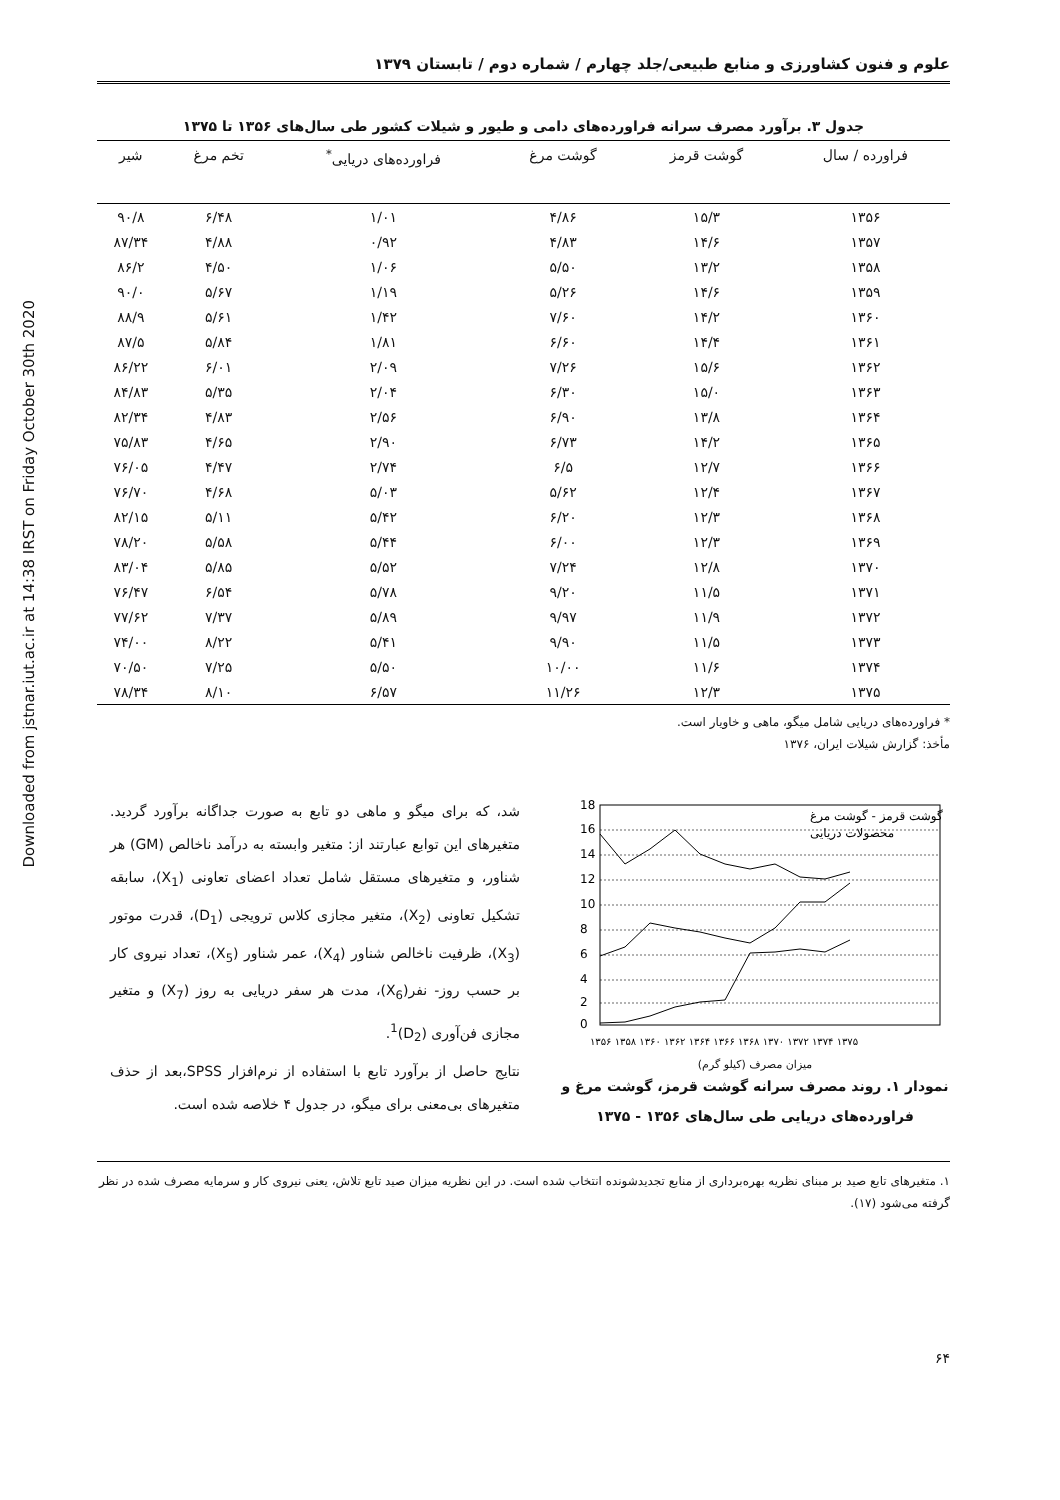Downloaded from jstnar.iut.ac.ir at 14:38 IRST on Friday October 30th 2020
علوم و فنون کشاورزی و منابع طبیعی/جلد چهارم / شماره دوم / تابستان ۱۳۷۹
جدول ۳. برآورد مصرف سرانه فراورده‌های دامی و طیور و شیلات کشور طی سال‌های ۱۳۵۶ تا ۱۳۷۵
| فراورده / سال | گوشت قرمز | گوشت مرغ | فراورده‌های دریایی<sup>*</sup> | تخم مرغ | شیر |
| --- | --- | --- | --- | --- | --- |
| ۱۳۵۶ | ۱۵/۳ | ۴/۸۶ | ۱/۰۱ | ۶/۴۸ | ۹۰/۸ |
| ۱۳۵۷ | ۱۴/۶ | ۴/۸۳ | ۰/۹۲ | ۴/۸۸ | ۸۷/۳۴ |
| ۱۳۵۸ | ۱۳/۲ | ۵/۵۰ | ۱/۰۶ | ۴/۵۰ | ۸۶/۲ |
| ۱۳۵۹ | ۱۴/۶ | ۵/۲۶ | ۱/۱۹ | ۵/۶۷ | ۹۰/۰ |
| ۱۳۶۰ | ۱۴/۲ | ۷/۶۰ | ۱/۴۲ | ۵/۶۱ | ۸۸/۹ |
| ۱۳۶۱ | ۱۴/۴ | ۶/۶۰ | ۱/۸۱ | ۵/۸۴ | ۸۷/۵ |
| ۱۳۶۲ | ۱۵/۶ | ۷/۲۶ | ۲/۰۹ | ۶/۰۱ | ۸۶/۲۲ |
| ۱۳۶۳ | ۱۵/۰ | ۶/۳۰ | ۲/۰۴ | ۵/۳۵ | ۸۴/۸۳ |
| ۱۳۶۴ | ۱۳/۸ | ۶/۹۰ | ۲/۵۶ | ۴/۸۳ | ۸۲/۳۴ |
| ۱۳۶۵ | ۱۴/۲ | ۶/۷۳ | ۲/۹۰ | ۴/۶۵ | ۷۵/۸۳ |
| ۱۳۶۶ | ۱۲/۷ | ۶/۵ | ۲/۷۴ | ۴/۴۷ | ۷۶/۰۵ |
| ۱۳۶۷ | ۱۲/۴ | ۵/۶۲ | ۵/۰۳ | ۴/۶۸ | ۷۶/۷۰ |
| ۱۳۶۸ | ۱۲/۳ | ۶/۲۰ | ۵/۴۲ | ۵/۱۱ | ۸۲/۱۵ |
| ۱۳۶۹ | ۱۲/۳ | ۶/۰۰ | ۵/۴۴ | ۵/۵۸ | ۷۸/۲۰ |
| ۱۳۷۰ | ۱۲/۸ | ۷/۲۴ | ۵/۵۲ | ۵/۸۵ | ۸۳/۰۴ |
| ۱۳۷۱ | ۱۱/۵ | ۹/۲۰ | ۵/۷۸ | ۶/۵۴ | ۷۶/۴۷ |
| ۱۳۷۲ | ۱۱/۹ | ۹/۹۷ | ۵/۸۹ | ۷/۳۷ | ۷۷/۶۲ |
| ۱۳۷۳ | ۱۱/۵ | ۹/۹۰ | ۵/۴۱ | ۸/۲۲ | ۷۴/۰۰ |
| ۱۳۷۴ | ۱۱/۶ | ۱۰/۰۰ | ۵/۵۰ | ۷/۲۵ | ۷۰/۵۰ |
| ۱۳۷۵ | ۱۲/۳ | ۱۱/۲۶ | ۶/۵۷ | ۸/۱۰ | ۷۸/۳۴ |
* فراورده‌های دریایی شامل میگو، ماهی و خاویار است.
مأخذ: گزارش شیلات ایران، ۱۳۷۶
18
16
14
12
10
8
6
4
2
0
گوشت قرمز - گوشت مرغ
محصولات دریایی
۱۳۵۶ ۱۳۵۸ ۱۳۶۰ ۱۳۶۲ ۱۳۶۴ ۱۳۶۶ ۱۳۶۸ ۱۳۷۰ ۱۳۷۲ ۱۳۷۴ ۱۳۷۵
میزان مصرف (کیلو گرم)
نمودار ۱. روند مصرف سرانه گوشت قرمز، گوشت مرغ و فراورده‌های دریایی طی سال‌های ۱۳۵۶ - ۱۳۷۵
شد، که برای میگو و ماهی دو تابع به صورت جداگانه برآورد گردید. متغیرهای این توابع عبارتند از: متغیر وابسته به درآمد ناخالص (GM) هر شناور، و متغیرهای مستقل شامل تعداد اعضای تعاونی (X<sub>1</sub>)، سابقه تشکیل تعاونی (X<sub>2</sub>)، متغیر مجازی کلاس ترویجی (D<sub>1</sub>)، قدرت موتور (X<sub>3</sub>)، ظرفیت ناخالص شناور (X<sub>4</sub>)، عمر شناور (X<sub>5</sub>)، تعداد نیروی کار بر حسب روز- نفر(X<sub>6</sub>)، مدت هر سفر دریایی به روز (X<sub>7</sub>) و متغیر مجازی فن‌آوری (D<sub>2</sub>)<sup>1</sup>.
نتایج حاصل از برآورد تابع با استفاده از نرم‌افزار SPSS،بعد از حذف متغیرهای بی‌معنی برای میگو، در جدول ۴ خلاصه شده است.
۱. متغیرهای تابع صید بر مبنای نظریه بهره‌برداری از منابع تجدیدشونده انتخاب شده است. در این نظریه میزان صید تابع تلاش، یعنی نیروی کار و سرمایه مصرف شده در نظر گرفته می‌شود (۱۷).
۶۴